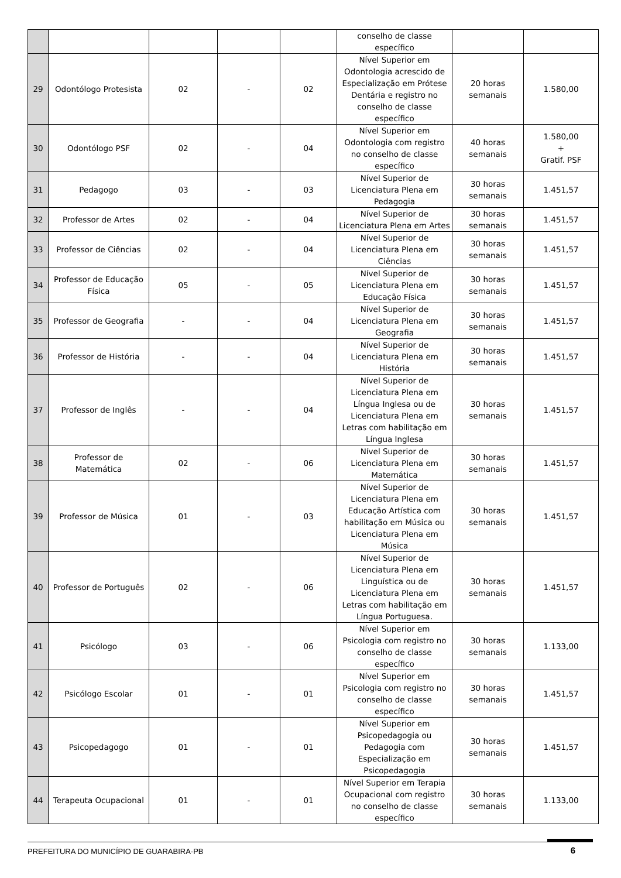| | | | | | conselho de classe específico | | |
| 29 | Odontólogo Protesista | 02 | - | 02 | Nível Superior em Odontologia acrescido de Especialização em Prótese Dentária e registro no conselho de classe específico | 20 horas semanais | 1.580,00 |
| 30 | Odontólogo PSF | 02 | - | 04 | Nível Superior em Odontologia com registro no conselho de classe específico | 40 horas semanais | 1.580,00 + Gratif. PSF |
| 31 | Pedagogo | 03 | - | 03 | Nível Superior de Licenciatura Plena em Pedagogia | 30 horas semanais | 1.451,57 |
| 32 | Professor de Artes | 02 | - | 04 | Nível Superior de Licenciatura Plena em Artes | 30 horas semanais | 1.451,57 |
| 33 | Professor de Ciências | 02 | - | 04 | Nível Superior de Licenciatura Plena em Ciências | 30 horas semanais | 1.451,57 |
| 34 | Professor de Educação Física | 05 | - | 05 | Nível Superior de Licenciatura Plena em Educação Física | 30 horas semanais | 1.451,57 |
| 35 | Professor de Geografia | - | - | 04 | Nível Superior de Licenciatura Plena em Geografia | 30 horas semanais | 1.451,57 |
| 36 | Professor de História | - | - | 04 | Nível Superior de Licenciatura Plena em História | 30 horas semanais | 1.451,57 |
| 37 | Professor de Inglês | - | - | 04 | Nível Superior de Licenciatura Plena em Língua Inglesa ou de Licenciatura Plena em Letras com habilitação em Língua Inglesa | 30 horas semanais | 1.451,57 |
| 38 | Professor de Matemática | 02 | - | 06 | Nível Superior de Licenciatura Plena em Matemática | 30 horas semanais | 1.451,57 |
| 39 | Professor de Música | 01 | - | 03 | Nível Superior de Licenciatura Plena em Educação Artística com habilitação em Música ou Licenciatura Plena em Música | 30 horas semanais | 1.451,57 |
| 40 | Professor de Português | 02 | - | 06 | Nível Superior de Licenciatura Plena em Linguística ou de Licenciatura Plena em Letras com habilitação em Língua Portuguesa. | 30 horas semanais | 1.451,57 |
| 41 | Psicólogo | 03 | - | 06 | Nível Superior em Psicologia com registro no conselho de classe específico | 30 horas semanais | 1.133,00 |
| 42 | Psicólogo Escolar | 01 | - | 01 | Nível Superior em Psicologia com registro no conselho de classe específico | 30 horas semanais | 1.451,57 |
| 43 | Psicopedagogo | 01 | - | 01 | Nível Superior em Psicopedagogia ou Pedagogia com Especialização em Psicopedagogia | 30 horas semanais | 1.451,57 |
| 44 | Terapeuta Ocupacional | 01 | - | 01 | Nível Superior em Terapia Ocupacional com registro no conselho de classe específico | 30 horas semanais | 1.133,00 |
PREFEITURA DO MUNICÍPIO DE GUARABIRA-PB 6